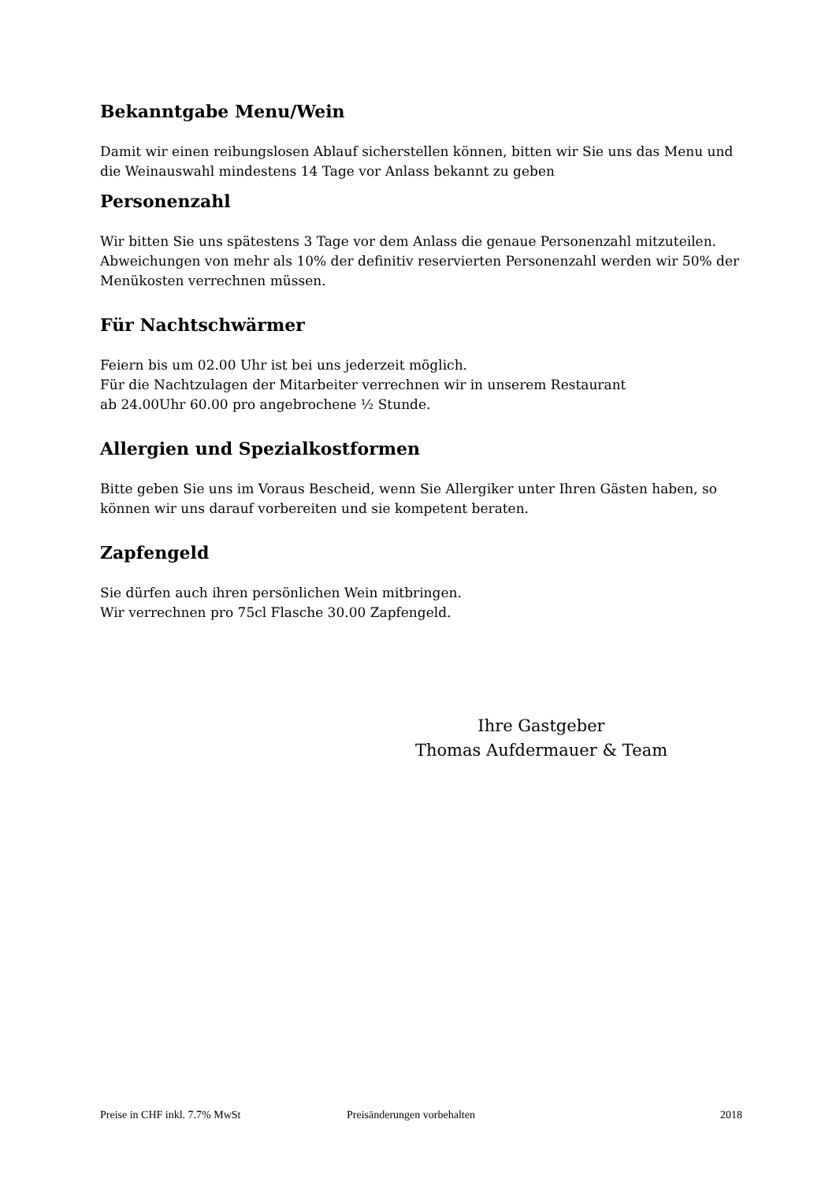Bekanntgabe Menu/Wein
Damit wir einen reibungslosen Ablauf sicherstellen können, bitten wir Sie uns das Menu und die Weinauswahl mindestens 14 Tage vor Anlass bekannt zu geben
Personenzahl
Wir bitten Sie uns spätestens 3 Tage vor dem Anlass die genaue Personenzahl mitzuteilen. Abweichungen von mehr als 10% der definitiv reservierten Personenzahl werden wir 50% der Menükosten verrechnen müssen.
Für Nachtschwärmer
Feiern bis um 02.00 Uhr ist bei uns jederzeit möglich.
Für die Nachtzulagen der Mitarbeiter verrechnen wir in unserem Restaurant
ab 24.00Uhr 60.00 pro angebrochene ½ Stunde.
Allergien und Spezialkostformen
Bitte geben Sie uns im Voraus Bescheid, wenn Sie Allergiker unter Ihren Gästen haben, so können wir uns darauf vorbereiten und sie kompetent beraten.
Zapfengeld
Sie dürfen auch ihren persönlichen Wein mitbringen.
Wir verrechnen pro 75cl Flasche 30.00 Zapfengeld.
Ihre Gastgeber
Thomas Aufdermauer & Team
Preise in CHF inkl. 7.7% MwSt Preisänderungen vorbehalten 2018